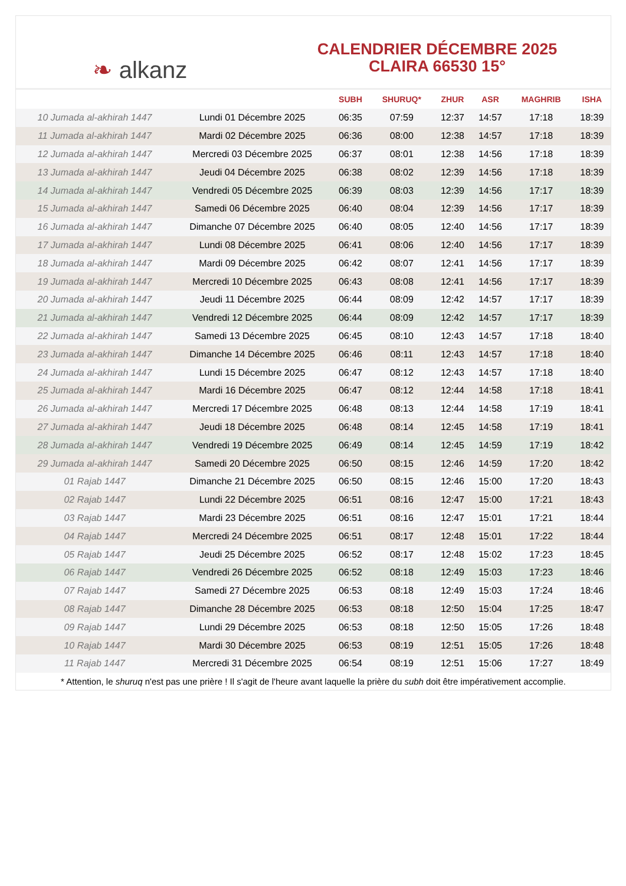❧ alkanz
CALENDRIER DÉCEMBRE 2025
CLAIRA 66530 15°
| | | SUBH | SHURUQ* | ZHUR | ASR | MAGHRIB | ISHA |
| --- | --- | --- | --- | --- | --- | --- | --- |
| 10 Jumada al-akhirah 1447 | Lundi 01 Décembre 2025 | 06:35 | 07:59 | 12:37 | 14:57 | 17:18 | 18:39 |
| 11 Jumada al-akhirah 1447 | Mardi 02 Décembre 2025 | 06:36 | 08:00 | 12:38 | 14:57 | 17:18 | 18:39 |
| 12 Jumada al-akhirah 1447 | Mercredi 03 Décembre 2025 | 06:37 | 08:01 | 12:38 | 14:56 | 17:18 | 18:39 |
| 13 Jumada al-akhirah 1447 | Jeudi 04 Décembre 2025 | 06:38 | 08:02 | 12:39 | 14:56 | 17:18 | 18:39 |
| 14 Jumada al-akhirah 1447 | Vendredi 05 Décembre 2025 | 06:39 | 08:03 | 12:39 | 14:56 | 17:17 | 18:39 |
| 15 Jumada al-akhirah 1447 | Samedi 06 Décembre 2025 | 06:40 | 08:04 | 12:39 | 14:56 | 17:17 | 18:39 |
| 16 Jumada al-akhirah 1447 | Dimanche 07 Décembre 2025 | 06:40 | 08:05 | 12:40 | 14:56 | 17:17 | 18:39 |
| 17 Jumada al-akhirah 1447 | Lundi 08 Décembre 2025 | 06:41 | 08:06 | 12:40 | 14:56 | 17:17 | 18:39 |
| 18 Jumada al-akhirah 1447 | Mardi 09 Décembre 2025 | 06:42 | 08:07 | 12:41 | 14:56 | 17:17 | 18:39 |
| 19 Jumada al-akhirah 1447 | Mercredi 10 Décembre 2025 | 06:43 | 08:08 | 12:41 | 14:56 | 17:17 | 18:39 |
| 20 Jumada al-akhirah 1447 | Jeudi 11 Décembre 2025 | 06:44 | 08:09 | 12:42 | 14:57 | 17:17 | 18:39 |
| 21 Jumada al-akhirah 1447 | Vendredi 12 Décembre 2025 | 06:44 | 08:09 | 12:42 | 14:57 | 17:17 | 18:39 |
| 22 Jumada al-akhirah 1447 | Samedi 13 Décembre 2025 | 06:45 | 08:10 | 12:43 | 14:57 | 17:18 | 18:40 |
| 23 Jumada al-akhirah 1447 | Dimanche 14 Décembre 2025 | 06:46 | 08:11 | 12:43 | 14:57 | 17:18 | 18:40 |
| 24 Jumada al-akhirah 1447 | Lundi 15 Décembre 2025 | 06:47 | 08:12 | 12:43 | 14:57 | 17:18 | 18:40 |
| 25 Jumada al-akhirah 1447 | Mardi 16 Décembre 2025 | 06:47 | 08:12 | 12:44 | 14:58 | 17:18 | 18:41 |
| 26 Jumada al-akhirah 1447 | Mercredi 17 Décembre 2025 | 06:48 | 08:13 | 12:44 | 14:58 | 17:19 | 18:41 |
| 27 Jumada al-akhirah 1447 | Jeudi 18 Décembre 2025 | 06:48 | 08:14 | 12:45 | 14:58 | 17:19 | 18:41 |
| 28 Jumada al-akhirah 1447 | Vendredi 19 Décembre 2025 | 06:49 | 08:14 | 12:45 | 14:59 | 17:19 | 18:42 |
| 29 Jumada al-akhirah 1447 | Samedi 20 Décembre 2025 | 06:50 | 08:15 | 12:46 | 14:59 | 17:20 | 18:42 |
| 01 Rajab 1447 | Dimanche 21 Décembre 2025 | 06:50 | 08:15 | 12:46 | 15:00 | 17:20 | 18:43 |
| 02 Rajab 1447 | Lundi 22 Décembre 2025 | 06:51 | 08:16 | 12:47 | 15:00 | 17:21 | 18:43 |
| 03 Rajab 1447 | Mardi 23 Décembre 2025 | 06:51 | 08:16 | 12:47 | 15:01 | 17:21 | 18:44 |
| 04 Rajab 1447 | Mercredi 24 Décembre 2025 | 06:51 | 08:17 | 12:48 | 15:01 | 17:22 | 18:44 |
| 05 Rajab 1447 | Jeudi 25 Décembre 2025 | 06:52 | 08:17 | 12:48 | 15:02 | 17:23 | 18:45 |
| 06 Rajab 1447 | Vendredi 26 Décembre 2025 | 06:52 | 08:18 | 12:49 | 15:03 | 17:23 | 18:46 |
| 07 Rajab 1447 | Samedi 27 Décembre 2025 | 06:53 | 08:18 | 12:49 | 15:03 | 17:24 | 18:46 |
| 08 Rajab 1447 | Dimanche 28 Décembre 2025 | 06:53 | 08:18 | 12:50 | 15:04 | 17:25 | 18:47 |
| 09 Rajab 1447 | Lundi 29 Décembre 2025 | 06:53 | 08:18 | 12:50 | 15:05 | 17:26 | 18:48 |
| 10 Rajab 1447 | Mardi 30 Décembre 2025 | 06:53 | 08:19 | 12:51 | 15:05 | 17:26 | 18:48 |
| 11 Rajab 1447 | Mercredi 31 Décembre 2025 | 06:54 | 08:19 | 12:51 | 15:06 | 17:27 | 18:49 |
* Attention, le shuruq n'est pas une prière ! Il s'agit de l'heure avant laquelle la prière du subh doit être impérativement accomplie.